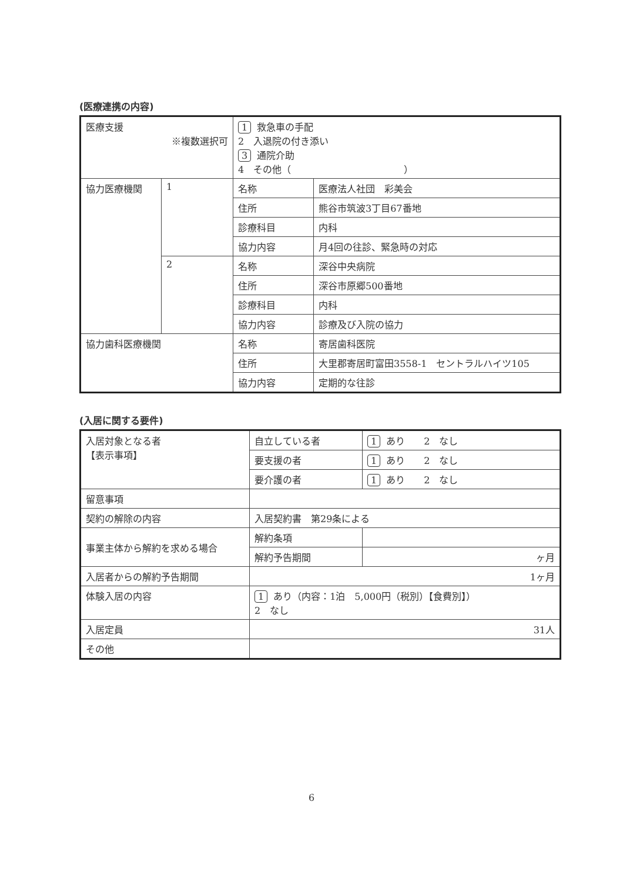(医療連携の内容)
| 医療支援 ※複数選択可 | | 1 救急車の手配 2 入退院の付き添い 3 通院介助 4 その他（ ） | |
| 協力医療機関 | 1 | 名称 | 医療法人社団 彩美会 |
| | | 住所 | 熊谷市筑波3丁目67番地 |
| | | 診療科目 | 内科 |
| | | 協力内容 | 月4回の往診、緊急時の対応 |
| | 2 | 名称 | 深谷中央病院 |
| | | 住所 | 深谷市原郷500番地 |
| | | 診療科目 | 内科 |
| | | 協力内容 | 診療及び入院の協力 |
| 協力歯科医療機関 | | 名称 | 寄居歯科医院 |
| | | 住所 | 大里郡寄居町富田3558-1 セントラルハイツ105 |
| | | 協力内容 | 定期的な往診 |
(入居に関する要件)
| 入居対象となる者 【表示事項】 | 自立している者 | 1 あり 2 なし |
| | 要支援の者 | 1 あり 2 なし |
| | 要介護の者 | 1 あり 2 なし |
| 留意事項 | | |
| 契約の解除の内容 | 入居契約書 第29条による | |
| 事業主体から解約を求める場合 | 解約条項 | |
| | 解約予告期間 | ヶ月 |
| 入居者からの解約予告期間 | 1ヶ月 | |
| 体験入居の内容 | 1 あり（内容：1泊 5,000円（税別）【食費別】） 2 なし | |
| 入居定員 | 31人 | |
| その他 | | |
6